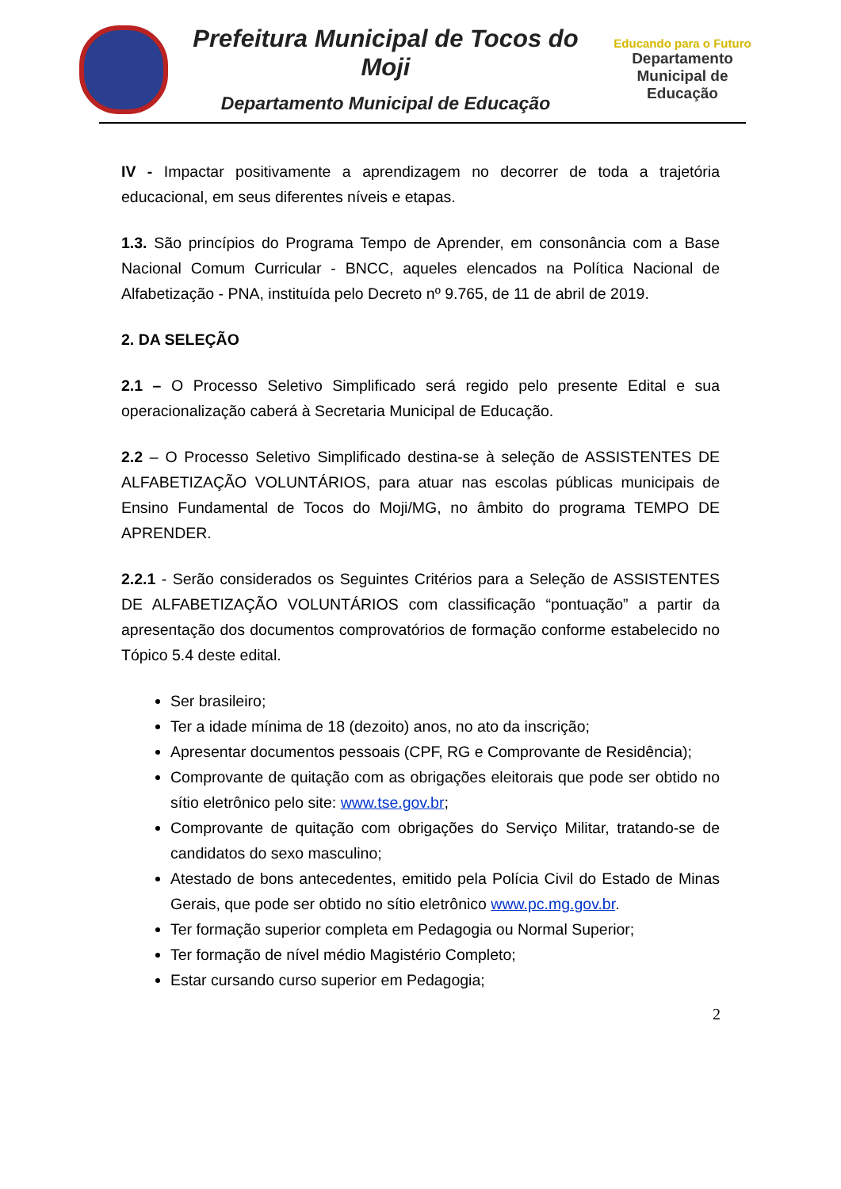Prefeitura Municipal de Tocos do Moji
Departamento Municipal de Educação
Educando para o Futuro
Departamento
Municipal de
Educação
IV - Impactar positivamente a aprendizagem no decorrer de toda a trajetória educacional, em seus diferentes níveis e etapas.
1.3. São princípios do Programa Tempo de Aprender, em consonância com a Base Nacional Comum Curricular - BNCC, aqueles elencados na Política Nacional de Alfabetização - PNA, instituída pelo Decreto nº 9.765, de 11 de abril de 2019.
2. DA SELEÇÃO
2.1 – O Processo Seletivo Simplificado será regido pelo presente Edital e sua operacionalização caberá à Secretaria Municipal de Educação.
2.2 – O Processo Seletivo Simplificado destina-se à seleção de ASSISTENTES DE ALFABETIZAÇÃO VOLUNTÁRIOS, para atuar nas escolas públicas municipais de Ensino Fundamental de Tocos do Moji/MG, no âmbito do programa TEMPO DE APRENDER.
2.2.1 - Serão considerados os Seguintes Critérios para a Seleção de ASSISTENTES DE ALFABETIZAÇÃO VOLUNTÁRIOS com classificação “pontuação” a partir da apresentação dos documentos comprovatórios de formação conforme estabelecido no Tópico 5.4 deste edital.
Ser brasileiro;
Ter a idade mínima de 18 (dezoito) anos, no ato da inscrição;
Apresentar documentos pessoais (CPF, RG e Comprovante de Residência);
Comprovante de quitação com as obrigações eleitorais que pode ser obtido no sítio eletrônico pelo site: www.tse.gov.br;
Comprovante de quitação com obrigações do Serviço Militar, tratando-se de candidatos do sexo masculino;
Atestado de bons antecedentes, emitido pela Polícia Civil do Estado de Minas Gerais, que pode ser obtido no sítio eletrônico www.pc.mg.gov.br.
Ter formação superior completa em Pedagogia ou Normal Superior;
Ter formação de nível médio Magistério Completo;
Estar cursando curso superior em Pedagogia;
2